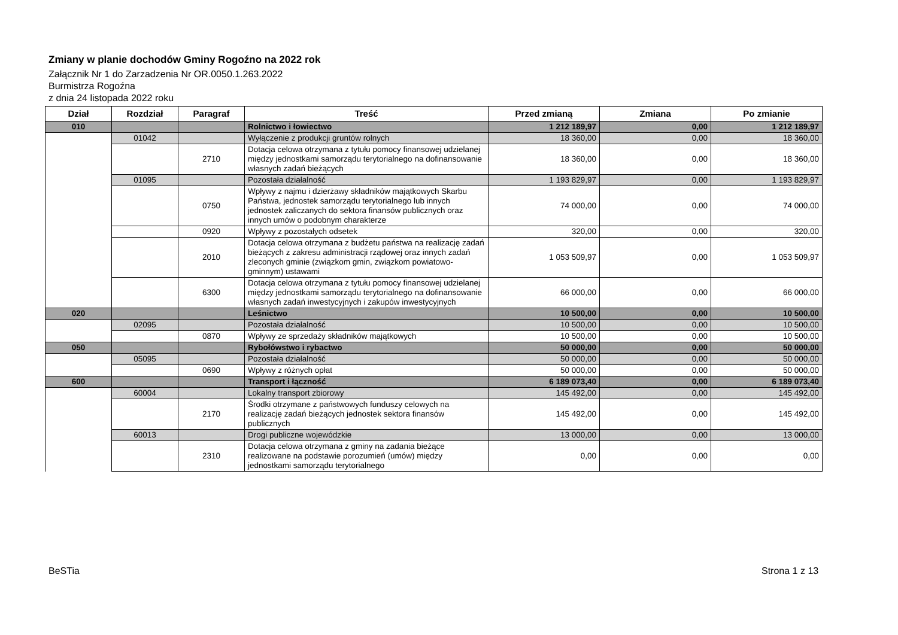Zmiany w planie dochodów Gminy Rogoźno na 2022 rok
Załącznik Nr 1 do Zarzadzenia Nr OR.0050.1.263.2022
Burmistrza Rogoźna
z dnia 24 listopada 2022 roku
| Dział | Rozdział | Paragraf | Treść | Przed zmianą | Zmiana | Po zmianie |
| --- | --- | --- | --- | --- | --- | --- |
| 010 | | | Rolnictwo i łowiectwo | 1 212 189,97 | 0,00 | 1 212 189,97 |
| | 01042 | | Wyłączenie z produkcji gruntów rolnych | 18 360,00 | 0,00 | 18 360,00 |
| | | 2710 | Dotacja celowa otrzymana z tytułu pomocy finansowej udzielanej między jednostkami samorządu terytorialnego na dofinansowanie własnych zadań bieżących | 18 360,00 | 0,00 | 18 360,00 |
| | 01095 | | Pozostała działalność | 1 193 829,97 | 0,00 | 1 193 829,97 |
| | | 0750 | Wpływy z najmu i dzierżawy składników majątkowych Skarbu Państwa, jednostek samorządu terytorialnego lub innych jednostek zaliczanych do sektora finansów publicznych oraz innych umów o podobnym charakterze | 74 000,00 | 0,00 | 74 000,00 |
| | | 0920 | Wpływy z pozostałych odsetek | 320,00 | 0,00 | 320,00 |
| | | 2010 | Dotacja celowa otrzymana z budżetu państwa na realizację zadań bieżących z zakresu administracji rządowej oraz innych zadań zleconych gminie (związkom gmin, związkom powiatowo-gminnym) ustawami | 1 053 509,97 | 0,00 | 1 053 509,97 |
| | | 6300 | Dotacja celowa otrzymana z tytułu pomocy finansowej udzielanej między jednostkami samorządu terytorialnego na dofinansowanie własnych zadań inwestycyjnych i zakupów inwestycyjnych | 66 000,00 | 0,00 | 66 000,00 |
| 020 | | | Leśnictwo | 10 500,00 | 0,00 | 10 500,00 |
| | 02095 | | Pozostała działalność | 10 500,00 | 0,00 | 10 500,00 |
| | | 0870 | Wpływy ze sprzedaży składników majątkowych | 10 500,00 | 0,00 | 10 500,00 |
| 050 | | | Rybołówstwo i rybactwo | 50 000,00 | 0,00 | 50 000,00 |
| | 05095 | | Pozostała działalność | 50 000,00 | 0,00 | 50 000,00 |
| | | 0690 | Wpływy z różnych opłat | 50 000,00 | 0,00 | 50 000,00 |
| 600 | | | Transport i łączność | 6 189 073,40 | 0,00 | 6 189 073,40 |
| | 60004 | | Lokalny transport zbiorowy | 145 492,00 | 0,00 | 145 492,00 |
| | | 2170 | Środki otrzymane z państwowych funduszy celowych na realizację zadań bieżących jednostek sektora finansów publicznych | 145 492,00 | 0,00 | 145 492,00 |
| | 60013 | | Drogi publiczne wojewódzkie | 13 000,00 | 0,00 | 13 000,00 |
| | | 2310 | Dotacja celowa otrzymana z gminy na zadania bieżące realizowane na podstawie porozumień (umów) między jednostkami samorządu terytorialnego | 0,00 | 0,00 | 0,00 |
BeSTia Strona 1 z 13